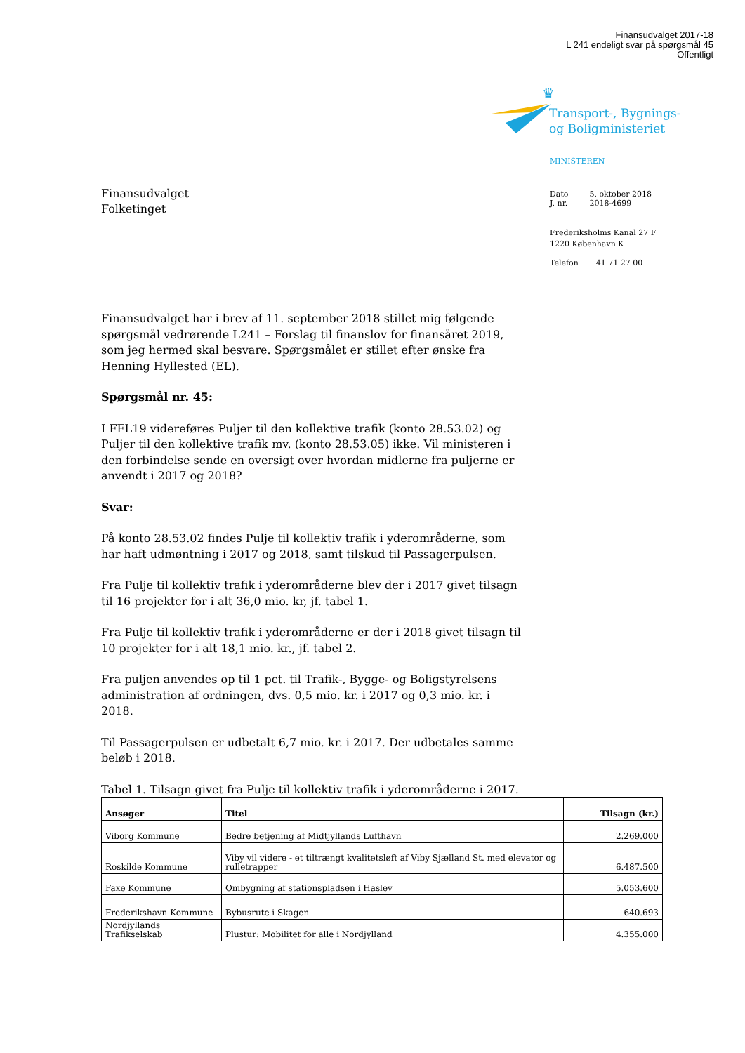Finansudvalget 2017-18
L 241 endeligt svar på spørgsmål 45
Offentligt
♛
Transport-, Bygnings-
og Boligministeriet
MINISTEREN
| Dato | 5. oktober 2018 |
| J. nr. | 2018-4699 |
Frederiksholms Kanal 27 F
1220 København K
| Telefon | 41 71 27 00 |
Finansudvalget
Folketinget
Finansudvalget har i brev af 11. september 2018 stillet mig følgende spørgsmål vedrørende L241 – Forslag til finanslov for finansåret 2019, som jeg hermed skal besvare. Spørgsmålet er stillet efter ønske fra Henning Hyllested (EL).
Spørgsmål nr. 45:
I FFL19 videreføres Puljer til den kollektive trafik (konto 28.53.02) og Puljer til den kollektive trafik mv. (konto 28.53.05) ikke. Vil ministeren i den forbindelse sende en oversigt over hvordan midlerne fra puljerne er anvendt i 2017 og 2018?
Svar:
På konto 28.53.02 findes Pulje til kollektiv trafik i yderområderne, som har haft udmøntning i 2017 og 2018, samt tilskud til Passagerpulsen.
Fra Pulje til kollektiv trafik i yderområderne blev der i 2017 givet tilsagn til 16 projekter for i alt 36,0 mio. kr, jf. tabel 1.
Fra Pulje til kollektiv trafik i yderområderne er der i 2018 givet tilsagn til 10 projekter for i alt 18,1 mio. kr., jf. tabel 2.
Fra puljen anvendes op til 1 pct. til Trafik-, Bygge- og Boligstyrelsens administration af ordningen, dvs. 0,5 mio. kr. i 2017 og 0,3 mio. kr. i 2018.
Til Passagerpulsen er udbetalt 6,7 mio. kr. i 2017. Der udbetales samme beløb i 2018.
Tabel 1. Tilsagn givet fra Pulje til kollektiv trafik i yderområderne i 2017.
| Ansøger | Titel | Tilsagn (kr.) |
| --- | --- | --- |
| Viborg Kommune | Bedre betjening af Midtjyllands Lufthavn | 2.269.000 |
| Roskilde Kommune | Viby vil videre - et tiltrængt kvalitetsløft af Viby Sjælland St. med elevator og rulletrapper | 6.487.500 |
| Faxe Kommune | Ombygning af stationspladsen i Haslev | 5.053.600 |
| Frederikshavn Kommune | Bybusrute i Skagen | 640.693 |
| Nordjyllands Trafikselskab | Plustur: Mobilitet for alle i Nordjylland | 4.355.000 |